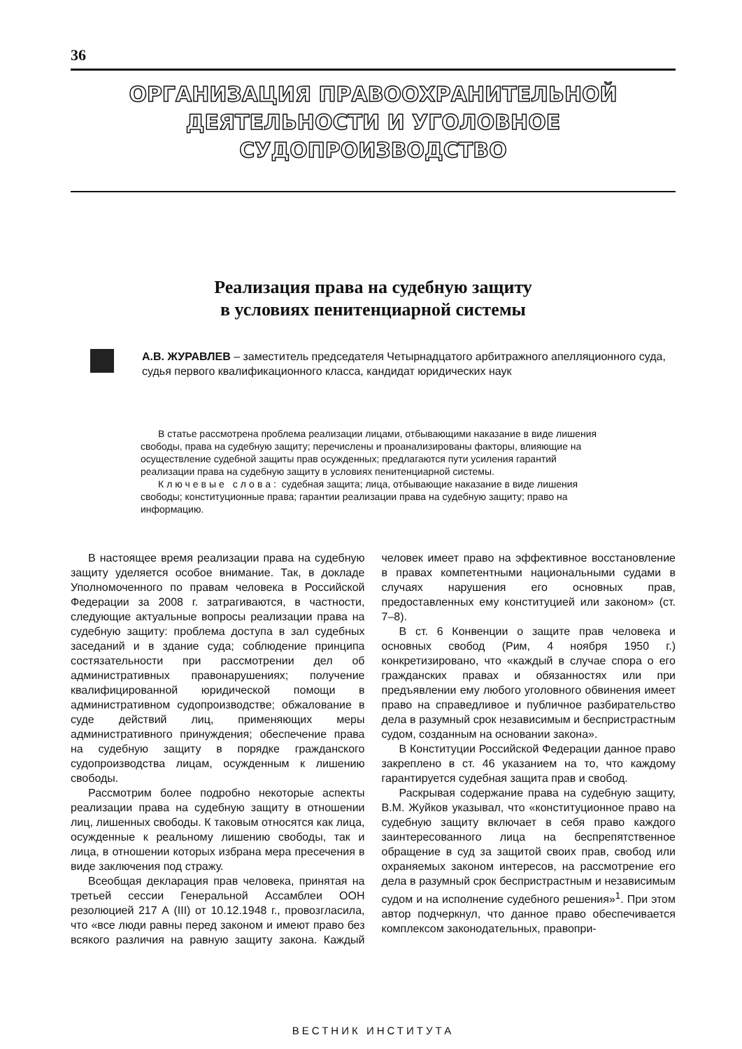36
ОРГАНИЗАЦИЯ ПРАВООХРАНИТЕЛЬНОЙ
ДЕЯТЕЛЬНОСТИ И УГОЛОВНОЕ
СУДОПРОИЗВОДСТВО
Реализация права на судебную защиту
в условиях пенитенциарной системы
А.В. ЖУРАВЛЕВ – заместитель председателя Четырнадцатого арбитражного апелляционного суда, судья первого квалификационного класса, кандидат юридических наук
В статье рассмотрена проблема реализации лицами, отбывающими наказание в виде лишения свободы, права на судебную защиту; перечислены и проанализированы факторы, влияющие на осуществление судебной защиты прав осужденных; предлагаются пути усиления гарантий реализации права на судебную защиту в условиях пенитенциарной системы.
Ключевые слова: судебная защита; лица, отбывающие наказание в виде лишения свободы; конституционные права; гарантии реализации права на судебную защиту; право на информацию.
В настоящее время реализации права на судебную защиту уделяется особое внимание. Так, в докладе Уполномоченного по правам человека в Российской Федерации за 2008 г. затрагиваются, в частности, следующие актуальные вопросы реализации права на судебную защиту: проблема доступа в зал судебных заседаний и в здание суда; соблюдение принципа состязательности при рассмотрении дел об административных правонарушениях; получение квалифицированной юридической помощи в административном судопроизводстве; обжалование в суде действий лиц, применяющих меры административного принуждения; обеспечение права на судебную защиту в порядке гражданского судопроизводства лицам, осужденным к лишению свободы.
Рассмотрим более подробно некоторые аспекты реализации права на судебную защиту в отношении лиц, лишенных свободы. К таковым относятся как лица, осужденные к реальному лишению свободы, так и лица, в отношении которых избрана мера пресечения в виде заключения под стражу.
Всеобщая декларация прав человека, принятая на третьей сессии Генеральной Ассамблеи ООН резолюцией 217 А (III) от 10.12.1948 г., провозгласила, что «все люди равны перед законом и имеют право без всякого различия на равную защиту закона. Каждый человек имеет право на эффективное восстановление в правах компетентными национальными судами в случаях нарушения его основных прав, предоставленных ему конституцией или законом» (ст. 7–8).
В ст. 6 Конвенции о защите прав человека и основных свобод (Рим, 4 ноября 1950 г.) конкретизировано, что «каждый в случае спора о его гражданских правах и обязанностях или при предъявлении ему любого уголовного обвинения имеет право на справедливое и публичное разбирательство дела в разумный срок независимым и беспристрастным судом, созданным на основании закона».
В Конституции Российской Федерации данное право закреплено в ст. 46 указанием на то, что каждому гарантируется судебная защита прав и свобод.
Раскрывая содержание права на судебную защиту, В.М. Жуйков указывал, что «конституционное право на судебную защиту включает в себя право каждого заинтересованного лица на беспрепятственное обращение в суд за защитой своих прав, свобод или охраняемых законом интересов, на рассмотрение его дела в разумный срок беспристрастным и независимым судом и на исполнение судебного решения»<sup>1</sup>. При этом автор подчеркнул, что данное право обеспечивается комплексом законодательных, правопри-
ВЕСТНИК ИНСТИТУТА